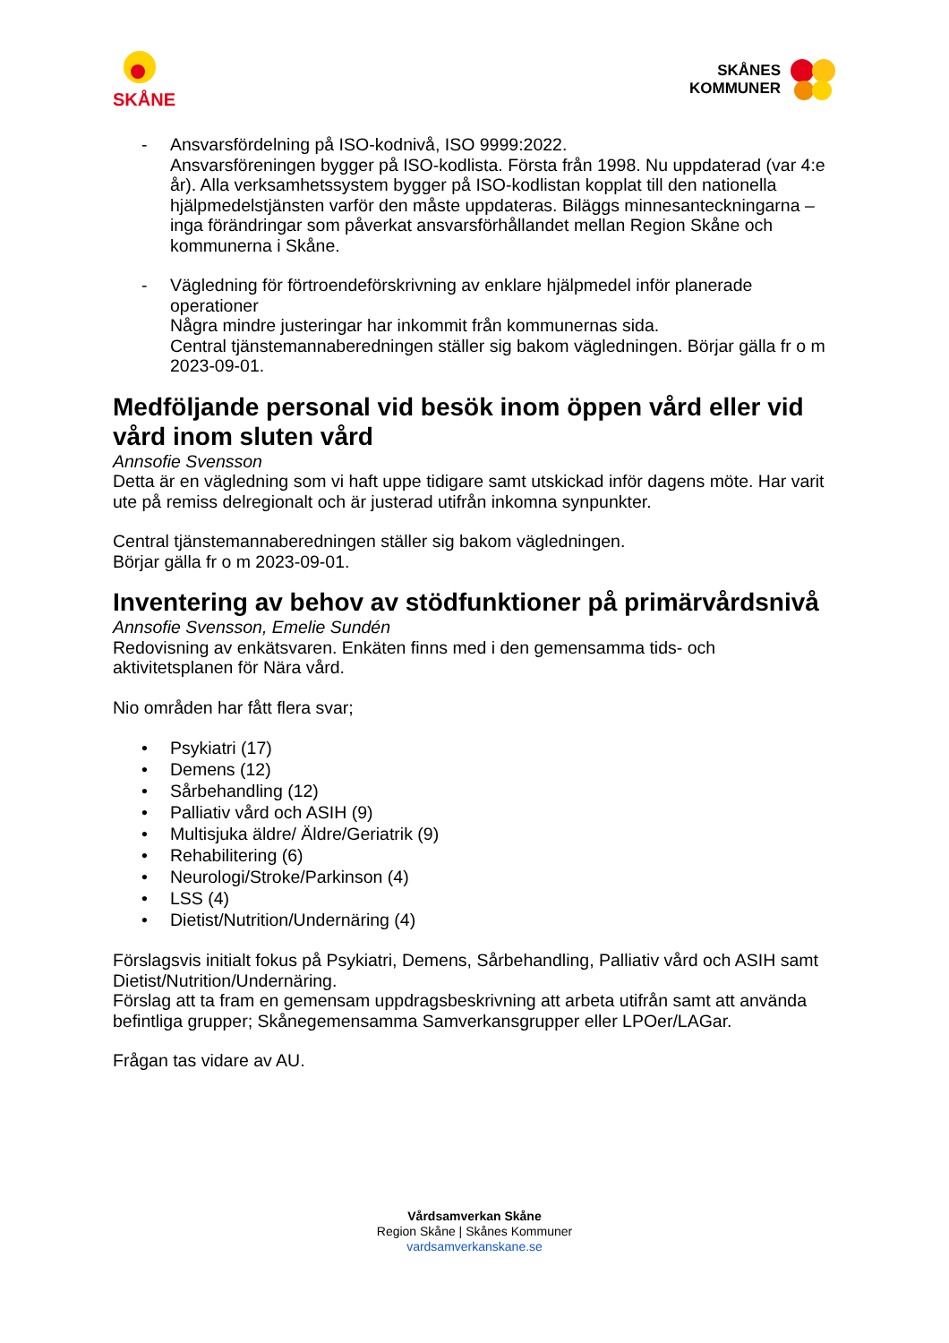SKÅNE
SKÅNES
KOMMUNER
- Ansvarsfördelning på ISO-kodnivå, ISO 9999:2022.
Ansvarsföreningen bygger på ISO-kodlista. Första från 1998. Nu uppdaterad (var 4:e år). Alla verksamhetssystem bygger på ISO-kodlistan kopplat till den nationella hjälpmedelstjänsten varför den måste uppdateras. Biläggs minnesanteckningarna – inga förändringar som påverkat ansvarsförhållandet mellan Region Skåne och kommunerna i Skåne.
- Vägledning för förtroendeförskrivning av enklare hjälpmedel inför planerade operationer
Några mindre justeringar har inkommit från kommunernas sida.
Central tjänstemannaberedningen ställer sig bakom vägledningen. Börjar gälla fr o m 2023-09-01.
Medföljande personal vid besök inom öppen vård eller vid vård inom sluten vård
Annsofie Svensson
Detta är en vägledning som vi haft uppe tidigare samt utskickad inför dagens möte. Har varit ute på remiss delregionalt och är justerad utifrån inkomna synpunkter.
Central tjänstemannaberedningen ställer sig bakom vägledningen.
Börjar gälla fr o m 2023-09-01.
Inventering av behov av stödfunktioner på primärvårdsnivå
Annsofie Svensson, Emelie Sundén
Redovisning av enkätsvaren. Enkäten finns med i den gemensamma tids- och aktivitetsplanen för Nära vård.
Nio områden har fått flera svar;
• Psykiatri (17)
• Demens (12)
• Sårbehandling (12)
• Palliativ vård och ASIH (9)
• Multisjuka äldre/ Äldre/Geriatrik (9)
• Rehabilitering (6)
• Neurologi/Stroke/Parkinson (4)
• LSS (4)
• Dietist/Nutrition/Undernäring (4)
Förslagsvis initialt fokus på Psykiatri, Demens, Sårbehandling, Palliativ vård och ASIH samt Dietist/Nutrition/Undernäring.
Förslag att ta fram en gemensam uppdragsbeskrivning att arbeta utifrån samt att använda befintliga grupper; Skånegemensamma Samverkansgrupper eller LPOer/LAGar.
Frågan tas vidare av AU.
Vårdsamverkan Skåne
Region Skåne | Skånes Kommuner
vardsamverkanskane.se